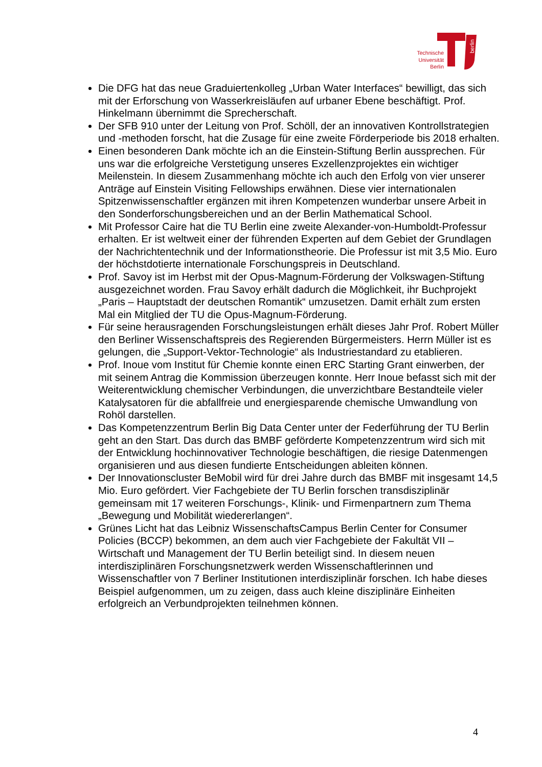Technische Universität Berlin
berlin
Die DFG hat das neue Graduiertenkolleg „Urban Water Interfaces“ bewilligt, das sich mit der Erforschung von Wasserkreisläufen auf urbaner Ebene beschäftigt. Prof. Hinkelmann übernimmt die Sprecherschaft.
Der SFB 910 unter der Leitung von Prof. Schöll, der an innovativen Kontrollstrategien und -methoden forscht, hat die Zusage für eine zweite Förderperiode bis 2018 erhalten.
Einen besonderen Dank möchte ich an die Einstein-Stiftung Berlin aussprechen. Für uns war die erfolgreiche Verstetigung unseres Exzellenzprojektes ein wichtiger Meilenstein. In diesem Zusammenhang möchte ich auch den Erfolg von vier unserer Anträge auf Einstein Visiting Fellowships erwähnen. Diese vier internationalen Spitzenwissenschaftler ergänzen mit ihren Kompetenzen wunderbar unsere Arbeit in den Sonderforschungsbereichen und an der Berlin Mathematical School.
Mit Professor Caire hat die TU Berlin eine zweite Alexander-von-Humboldt-Professur erhalten. Er ist weltweit einer der führenden Experten auf dem Gebiet der Grundlagen der Nachrichtentechnik und der Informationstheorie. Die Professur ist mit 3,5 Mio. Euro der höchstdotierte internationale Forschungspreis in Deutschland.
Prof. Savoy ist im Herbst mit der Opus-Magnum-Förderung der Volkswagen-Stiftung ausgezeichnet worden. Frau Savoy erhält dadurch die Möglichkeit, ihr Buchprojekt „Paris – Hauptstadt der deutschen Romantik“ umzusetzen. Damit erhält zum ersten Mal ein Mitglied der TU die Opus-Magnum-Förderung.
Für seine herausragenden Forschungsleistungen erhält dieses Jahr Prof. Robert Müller den Berliner Wissenschaftspreis des Regierenden Bürgermeisters. Herrn Müller ist es gelungen, die „Support-Vektor-Technologie“ als Industriestandard zu etablieren.
Prof. Inoue vom Institut für Chemie konnte einen ERC Starting Grant einwerben, der mit seinem Antrag die Kommission überzeugen konnte. Herr Inoue befasst sich mit der Weiterentwicklung chemischer Verbindungen, die unverzichtbare Bestandteile vieler Katalysatoren für die abfallfreie und energiesparende chemische Umwandlung von Rohöl darstellen.
Das Kompetenzzentrum Berlin Big Data Center unter der Federführung der TU Berlin geht an den Start. Das durch das BMBF geförderte Kompetenzzentrum wird sich mit der Entwicklung hochinnovativer Technologie beschäftigen, die riesige Datenmengen organisieren und aus diesen fundierte Entscheidungen ableiten können.
Der Innovationscluster BeMobil wird für drei Jahre durch das BMBF mit insgesamt 14,5 Mio. Euro gefördert. Vier Fachgebiete der TU Berlin forschen transdisziplinär gemeinsam mit 17 weiteren Forschungs-, Klinik- und Firmenpartnern zum Thema „Bewegung und Mobilität wiedererlangen“.
Grünes Licht hat das Leibniz WissenschaftsCampus Berlin Center for Consumer Policies (BCCP) bekommen, an dem auch vier Fachgebiete der Fakultät VII – Wirtschaft und Management der TU Berlin beteiligt sind. In diesem neuen interdisziplinären Forschungsnetzwerk werden Wissenschaftlerinnen und Wissenschaftler von 7 Berliner Institutionen interdisziplinär forschen. Ich habe dieses Beispiel aufgenommen, um zu zeigen, dass auch kleine disziplinäre Einheiten erfolgreich an Verbundprojekten teilnehmen können.
4